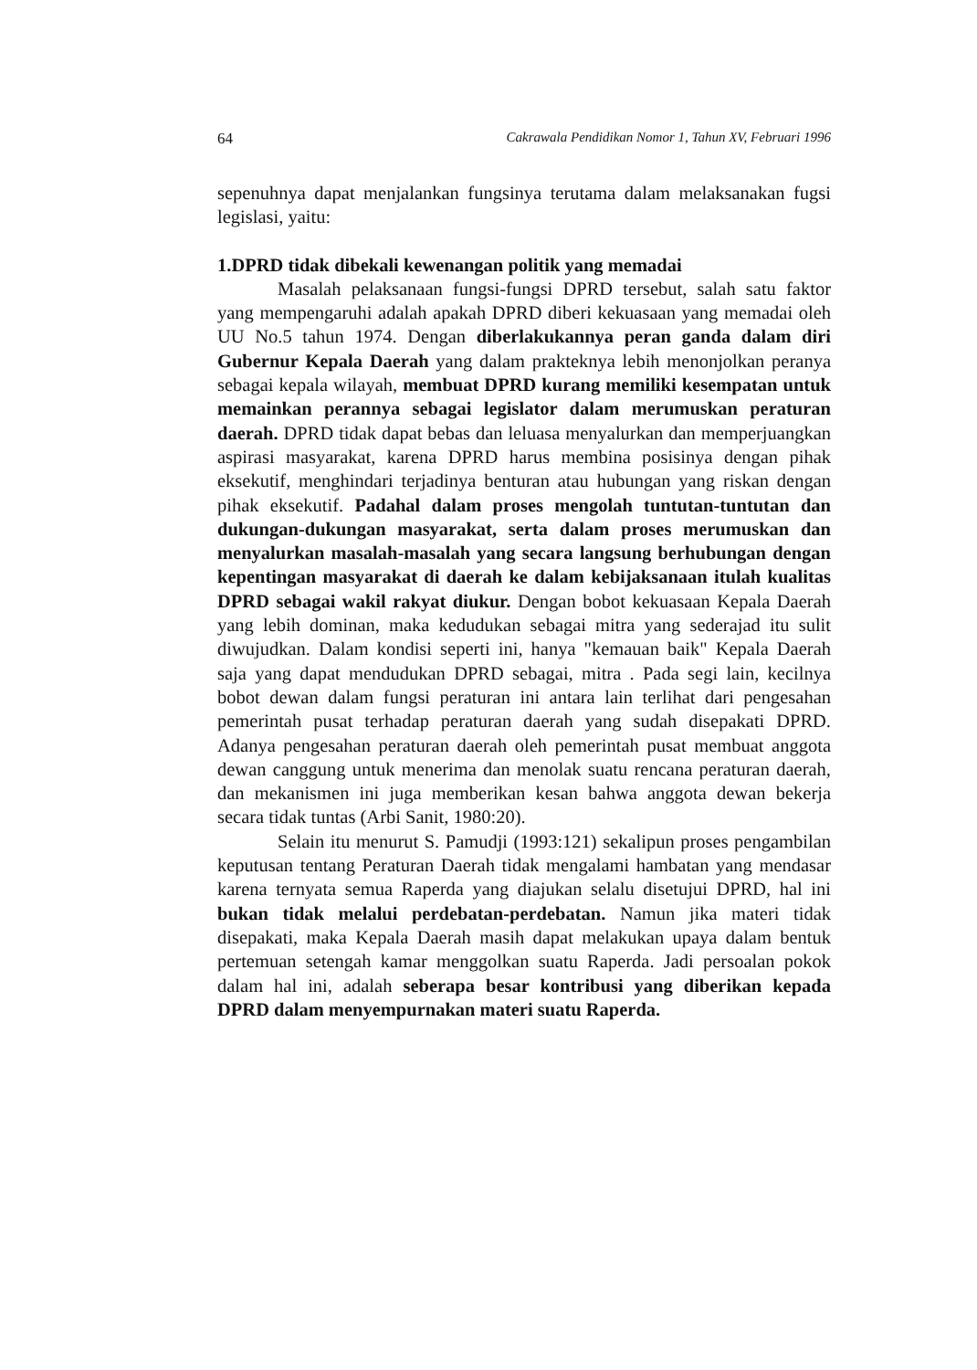64 Cakrawala Pendidikan Nomor 1, Tahun XV, Februari 1996
sepenuhnya dapat menjalankan fungsinya terutama dalam melaksanakan fugsi legislasi, yaitu:
1.DPRD tidak dibekali kewenangan politik yang memadai
Masalah pelaksanaan fungsi-fungsi DPRD tersebut, salah satu faktor yang mempengaruhi adalah apakah DPRD diberi kekuasaan yang memadai oleh UU No.5 tahun 1974. Dengan diberlakukannya peran ganda dalam diri Gubernur Kepala Daerah yang dalam prakteknya lebih menonjolkan peranya sebagai kepala wilayah, membuat DPRD kurang memiliki kesempatan untuk memainkan perannya sebagai legislator dalam merumuskan peraturan daerah. DPRD tidak dapat bebas dan leluasa menyalurkan dan memperjuangkan aspirasi masyarakat, karena DPRD harus membina posisinya dengan pihak eksekutif, menghindari terjadinya benturan atau hubungan yang riskan dengan pihak eksekutif. Padahal dalam proses mengolah tuntutan-tuntutan dan dukungan-dukungan masyarakat, serta dalam proses merumuskan dan menyalurkan masalah-masalah yang secara langsung berhubungan dengan kepentingan masyarakat di daerah ke dalam kebijaksanaan itulah kualitas DPRD sebagai wakil rakyat diukur. Dengan bobot kekuasaan Kepala Daerah yang lebih dominan, maka kedudukan sebagai mitra yang sederajad itu sulit diwujudkan. Dalam kondisi seperti ini, hanya "kemauan baik" Kepala Daerah saja yang dapat mendudukan DPRD sebagai, mitra . Pada segi lain, kecilnya bobot dewan dalam fungsi peraturan ini antara lain terlihat dari pengesahan pemerintah pusat terhadap peraturan daerah yang sudah disepakati DPRD. Adanya pengesahan peraturan daerah oleh pemerintah pusat membuat anggota dewan canggung untuk menerima dan menolak suatu rencana peraturan daerah, dan mekanismen ini juga memberikan kesan bahwa anggota dewan bekerja secara tidak tuntas (Arbi Sanit, 1980:20).
Selain itu menurut S. Pamudji (1993:121) sekalipun proses pengambilan keputusan tentang Peraturan Daerah tidak mengalami hambatan yang mendasar karena ternyata semua Raperda yang diajukan selalu disetujui DPRD, hal ini bukan tidak melalui perdebatan-perdebatan. Namun jika materi tidak disepakati, maka Kepala Daerah masih dapat melakukan upaya dalam bentuk pertemuan setengah kamar menggolkan suatu Raperda. Jadi persoalan pokok dalam hal ini, adalah seberapa besar kontribusi yang diberikan kepada DPRD dalam menyempurnakan materi suatu Raperda.